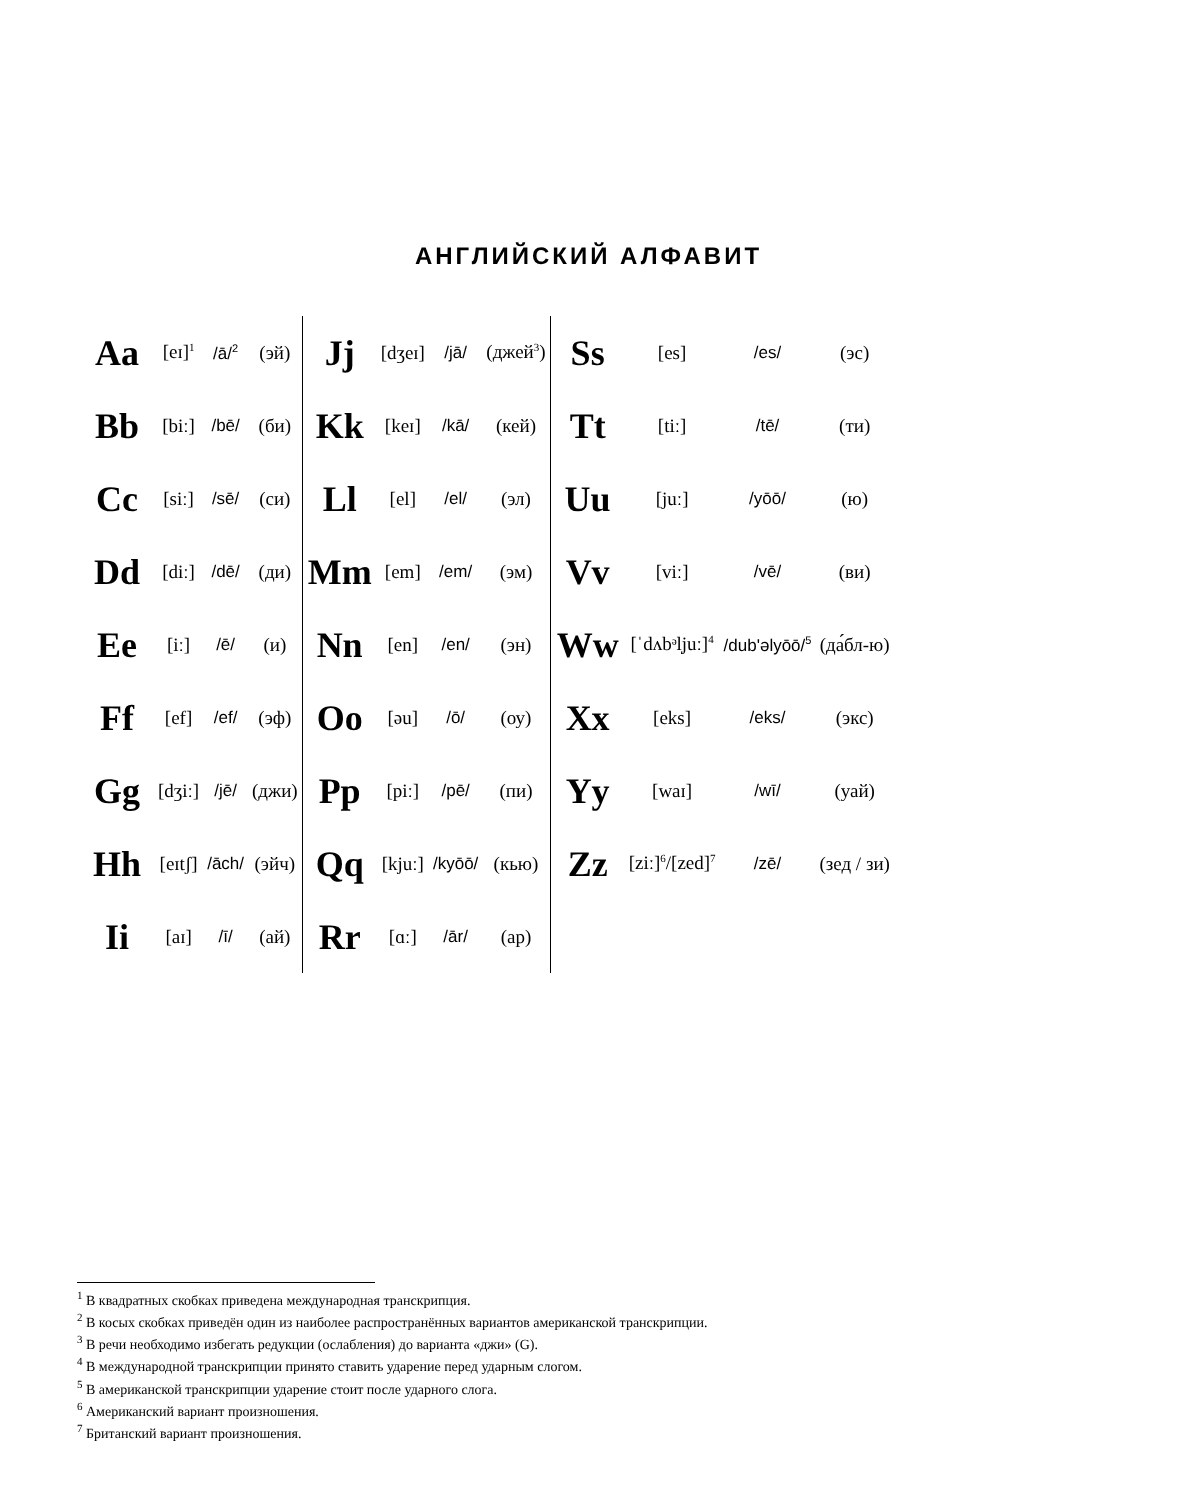АНГЛИЙСКИЙ АЛФАВИТ
| Aa | [eɪ]<sup>1</sup> | /ā/<sup>2</sup> | (эй) | Jj | [dʒeɪ] | /jā/ | (джей<sup>3</sup>) | Ss | [es] | /es/ | (эс) |
| Bb | [biː] | /bē/ | (би) | Kk | [keɪ] | /kā/ | (кей) | Tt | [tiː] | /tē/ | (ти) |
| Cc | [siː] | /sē/ | (си) | Ll | [el] | /el/ | (эл) | Uu | [juː] | /yōō/ | (ю) |
| Dd | [diː] | /dē/ | (ди) | Mm | [em] | /em/ | (эм) | Vv | [viː] | /vē/ | (ви) |
| Ee | [iː] | /ē/ | (и) | Nn | [en] | /en/ | (эн) | Ww | [ˈdʌbᵊl̩juː]<sup>4</sup> | /dub'əlyōō/<sup>5</sup> | (да́бл-ю) |
| Ff | [ef] | /ef/ | (эф) | Oo | [əu] | /ō/ | (оу) | Xx | [eks] | /eks/ | (экс) |
| Gg | [dʒiː] | /jē/ | (джи) | Pp | [piː] | /pē/ | (пи) | Yy | [waɪ] | /wī/ | (уай) |
| Hh | [eɪtʃ] | /āch/ | (эйч) | Qq | [kjuː] | /kyōō/ | (кью) | Zz | [ziː]<sup>6</sup>/[zed]<sup>7</sup> | /zē/ | (зед / зи) |
| Ii | [aɪ] | /ī/ | (ай) | Rr | [ɑː] | /ār/ | (ар) | | | | |
<sup>1</sup> В квадратных скобках приведена международная транскрипция.
<sup>2</sup> В косых скобках приведён один из наиболее распространённых вариантов американской транскрипции.
<sup>3</sup> В речи необходимо избегать редукции (ослабления) до варианта «джи» (G).
<sup>4</sup> В международной транскрипции принято ставить ударение перед ударным слогом.
<sup>5</sup> В американской транскрипции ударение стоит после ударного слога.
<sup>6</sup> Американский вариант произношения.
<sup>7</sup> Британский вариант произношения.